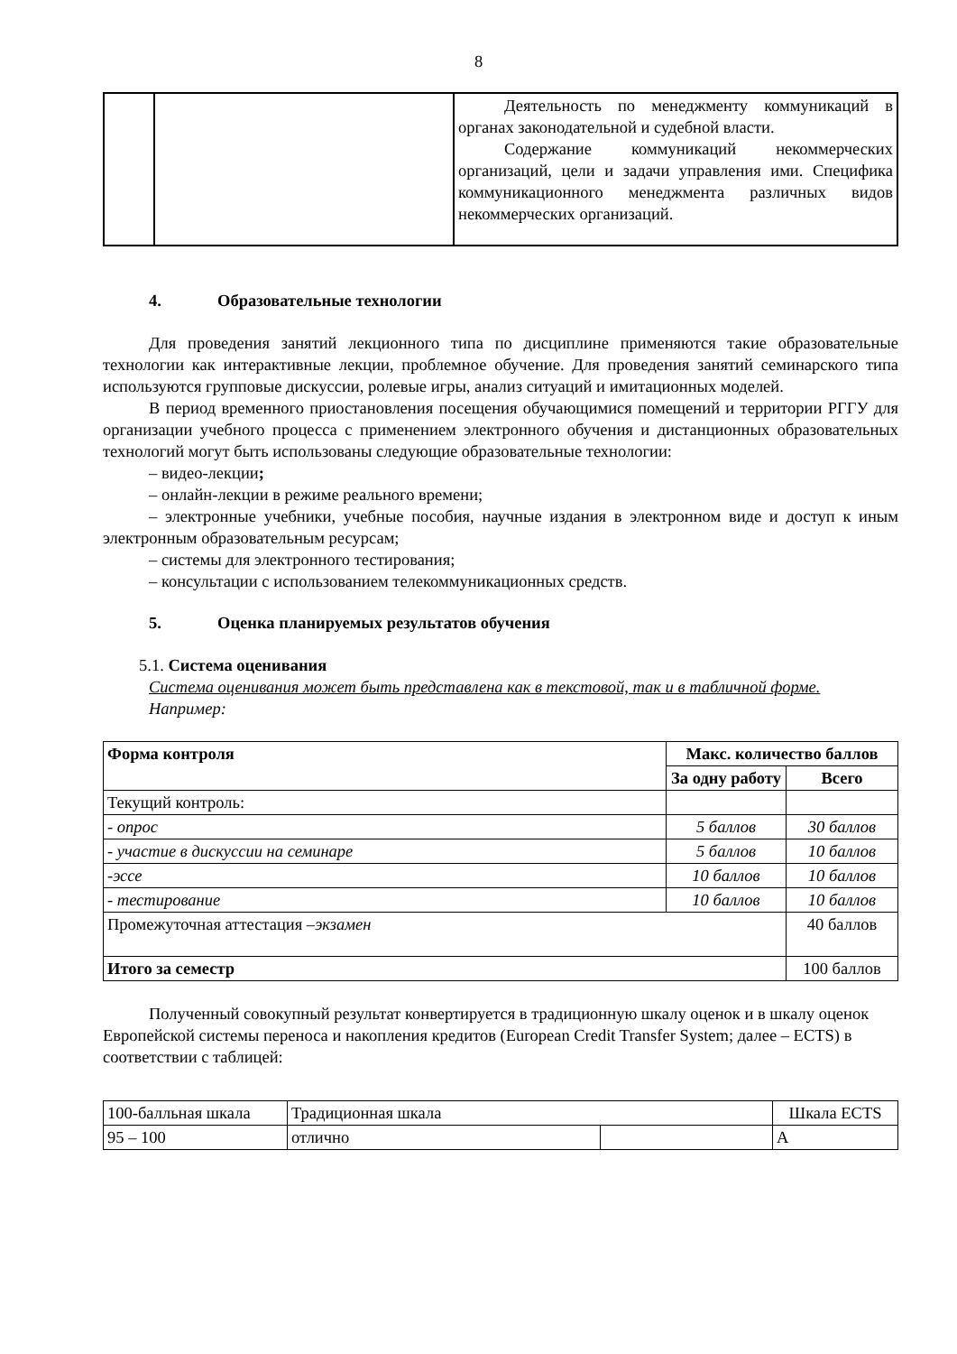8
| | | Деятельность по менеджменту коммуникаций в органах законодательной и судебной власти. Содержание коммуникаций некоммерческих организаций, цели и задачи управления ими. Специфика коммуникационного менеджмента различных видов некоммерческих организаций. |
4. Образовательные технологии
Для проведения занятий лекционного типа по дисциплине применяются такие образовательные технологии как интерактивные лекции, проблемное обучение. Для проведения занятий семинарского типа используются групповые дискуссии, ролевые игры, анализ ситуаций и имитационных моделей.
В период временного приостановления посещения обучающимися помещений и территории РГГУ для организации учебного процесса с применением электронного обучения и дистанционных образовательных технологий могут быть использованы следующие образовательные технологии:
– видео-лекции;
– онлайн-лекции в режиме реального времени;
– электронные учебники, учебные пособия, научные издания в электронном виде и доступ к иным электронным образовательным ресурсам;
– системы для электронного тестирования;
– консультации с использованием телекоммуникационных средств.
5. Оценка планируемых результатов обучения
5.1. Система оценивания
Система оценивания может быть представлена как в текстовой, так и в табличной форме.
Например:
| Форма контроля | Макс. количество баллов | |
| --- | --- | --- |
| | За одну работу | Всего |
| Текущий контроль: | | |
| - опрос | 5 баллов | 30 баллов |
| - участие в дискуссии на семинаре | 5 баллов | 10 баллов |
| -эссе | 10 баллов | 10 баллов |
| - тестирование | 10 баллов | 10 баллов |
| Промежуточная аттестация – экзамен | | 40 баллов |
| Итого за семестр | | 100 баллов |
Полученный совокупный результат конвертируется в традиционную шкалу оценок и в шкалу оценок Европейской системы переноса и накопления кредитов (European Credit Transfer System; далее – ECTS) в соответствии с таблицей:
| 100-балльная шкала | Традиционная шкала | | Шкала ECTS |
| 95 – 100 | отлично | | A |